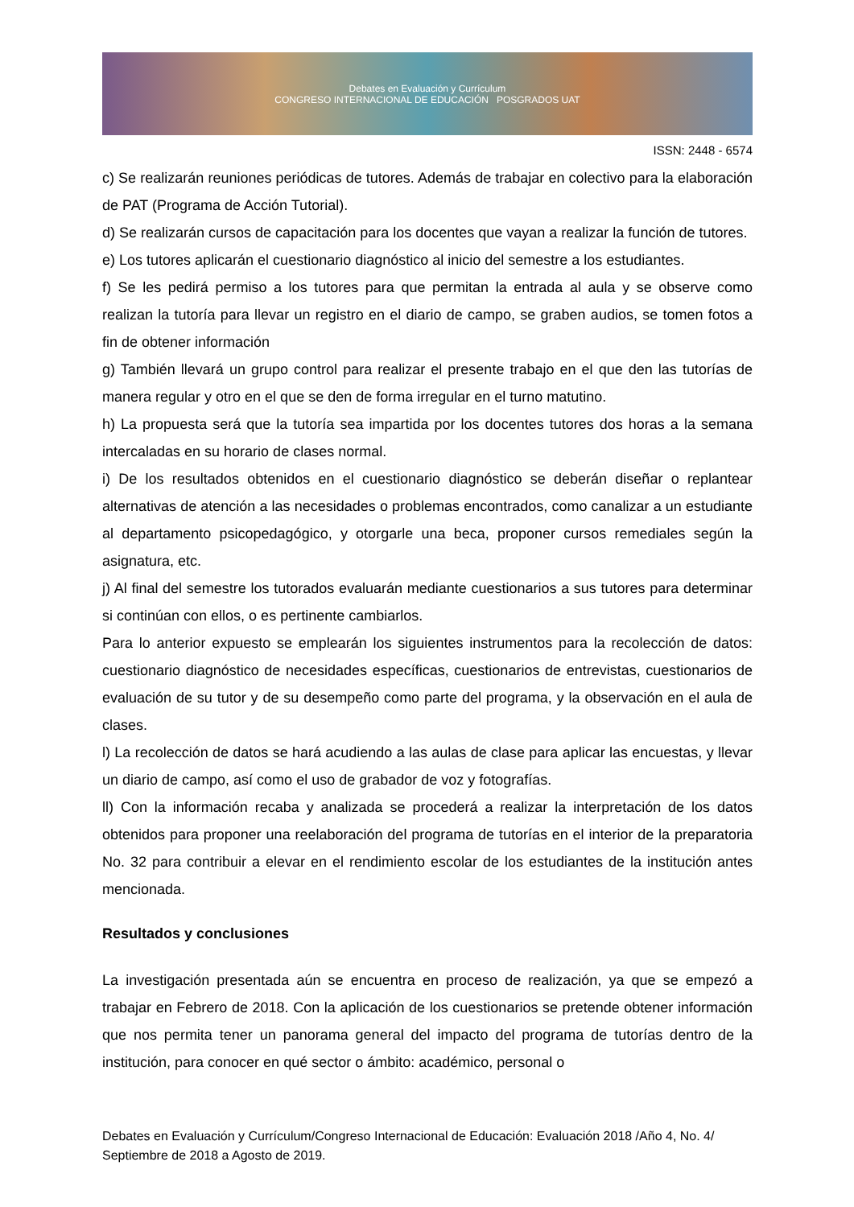Debates en Evaluación y Currículum
CONGRESO INTERNACIONAL DE EDUCACIÓN POSGRADOS UAT
ISSN: 2448 - 6574
c) Se realizarán reuniones periódicas de tutores. Además de trabajar en colectivo para la elaboración de PAT (Programa de Acción Tutorial).
d) Se realizarán cursos de capacitación para los docentes que vayan a realizar la función de tutores.
e) Los tutores aplicarán el cuestionario diagnóstico al inicio del semestre a los estudiantes.
f) Se les pedirá permiso a los tutores para que permitan la entrada al aula y se observe como realizan la tutoría para llevar un registro en el diario de campo, se graben audios, se tomen fotos a fin de obtener información
g) También llevará un grupo control para realizar el presente trabajo en el que den las tutorías de manera regular y otro en el que se den de forma irregular en el turno matutino.
h) La propuesta será que la tutoría sea impartida por los docentes tutores dos horas a la semana intercaladas en su horario de clases normal.
i) De los resultados obtenidos en el cuestionario diagnóstico se deberán diseñar o replantear alternativas de atención a las necesidades o problemas encontrados, como canalizar a un estudiante al departamento psicopedagógico, y otorgarle una beca, proponer cursos remediales según la asignatura, etc.
j) Al final del semestre los tutorados evaluarán mediante cuestionarios a sus tutores para determinar si continúan con ellos, o es pertinente cambiarlos.
Para lo anterior expuesto se emplearán los siguientes instrumentos para la recolección de datos: cuestionario diagnóstico de necesidades específicas, cuestionarios de entrevistas, cuestionarios de evaluación de su tutor y de su desempeño como parte del programa, y la observación en el aula de clases.
l) La recolección de datos se hará acudiendo a las aulas de clase para aplicar las encuestas, y llevar un diario de campo, así como el uso de grabador de voz y fotografías.
ll) Con la información recaba y analizada se procederá a realizar la interpretación de los datos obtenidos para proponer una reelaboración del programa de tutorías en el interior de la preparatoria No. 32 para contribuir a elevar en el rendimiento escolar de los estudiantes de la institución antes mencionada.
Resultados y conclusiones
La investigación presentada aún se encuentra en proceso de realización, ya que se empezó a trabajar en Febrero de 2018. Con la aplicación de los cuestionarios se pretende obtener información que nos permita tener un panorama general del impacto del programa de tutorías dentro de la institución, para conocer en qué sector o ámbito: académico, personal o
Debates en Evaluación y Currículum/Congreso Internacional de Educación: Evaluación 2018 /Año 4, No. 4/ Septiembre de 2018 a Agosto de 2019.